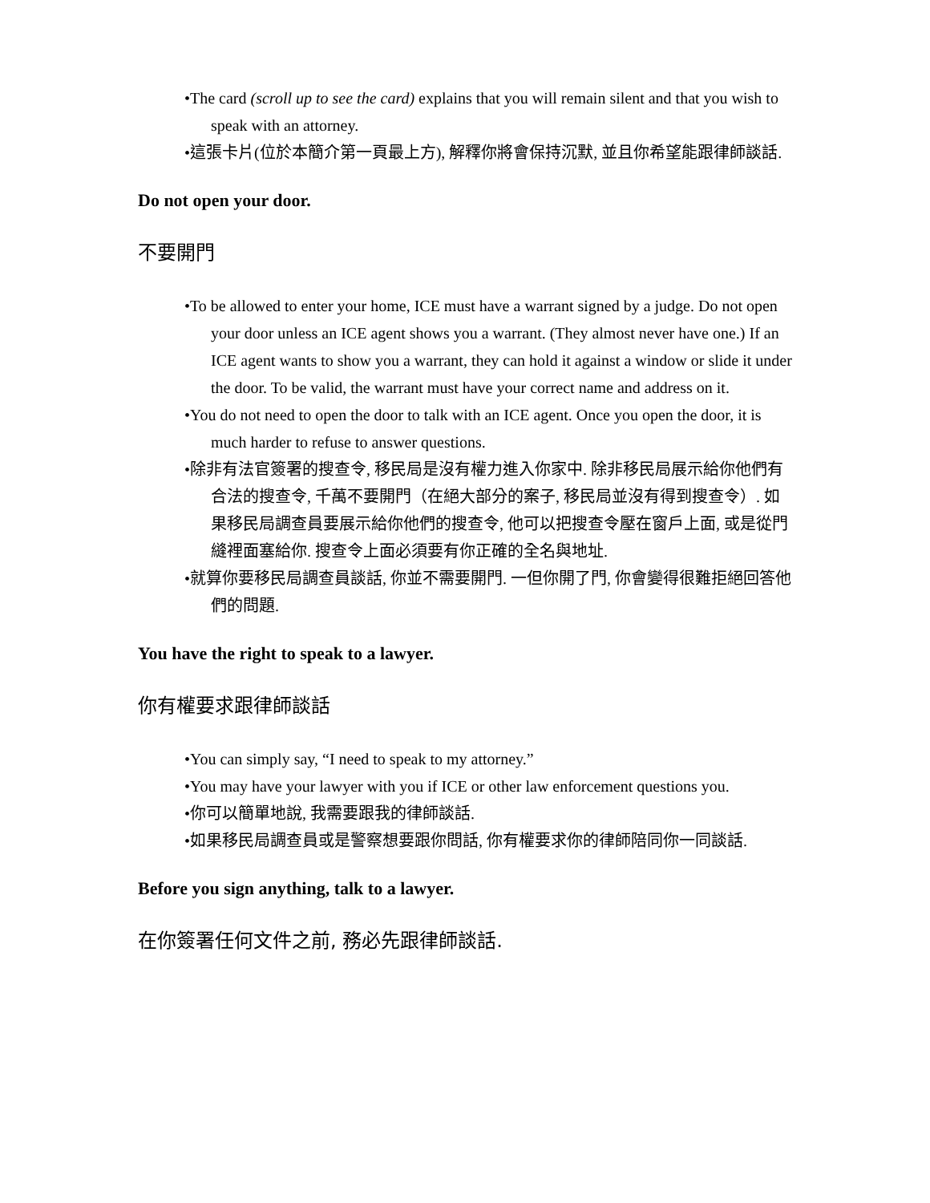•The card (scroll up to see the card) explains that you will remain silent and that you wish to speak with an attorney.
•這張卡片(位於本簡介第一頁最上方), 解釋你將會保持沉默, 並且你希望能跟律師談話.
Do not open your door.
不要開門
•To be allowed to enter your home, ICE must have a warrant signed by a judge. Do not open your door unless an ICE agent shows you a warrant. (They almost never have one.) If an ICE agent wants to show you a warrant, they can hold it against a window or slide it under the door. To be valid, the warrant must have your correct name and address on it.
•You do not need to open the door to talk with an ICE agent. Once you open the door, it is much harder to refuse to answer questions.
•除非有法官簽署的搜查令, 移民局是沒有權力進入你家中. 除非移民局展示給你他們有合法的搜查令, 千萬不要開門（在絕大部分的案子, 移民局並沒有得到搜查令）. 如果移民局調查員要展示給你他們的搜查令, 他可以把搜查令壓在窗戶上面, 或是從門縫裡面塞給你. 搜查令上面必須要有你正確的全名與地址.
•就算你要移民局調查員談話, 你並不需要開門. 一但你開了門, 你會變得很難拒絕回答他們的問題.
You have the right to speak to a lawyer.
你有權要求跟律師談話
•You can simply say, “I need to speak to my attorney.”
•You may have your lawyer with you if ICE or other law enforcement questions you.
•你可以簡單地說, 我需要跟我的律師談話.
•如果移民局調查員或是警察想要跟你問話, 你有權要求你的律師陪同你一同談話.
Before you sign anything, talk to a lawyer.
在你簽署任何文件之前, 務必先跟律師談話.